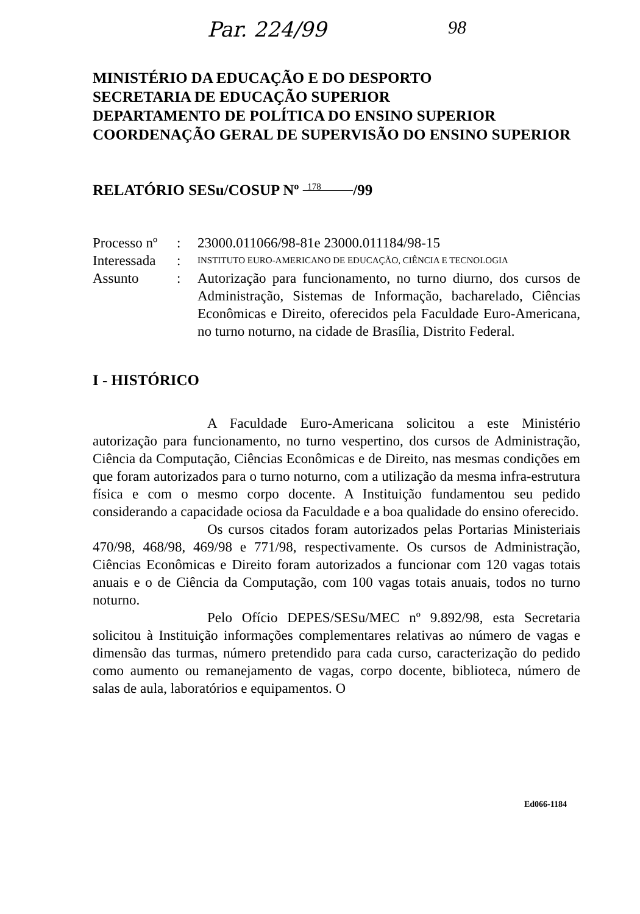Par. 224/99 98
MINISTÉRIO DA EDUCAÇÃO E DO DESPORTO
SECRETARIA DE EDUCAÇÃO SUPERIOR
DEPARTAMENTO DE POLÍTICA DO ENSINO SUPERIOR
COORDENAÇÃO GERAL DE SUPERVISÃO DO ENSINO SUPERIOR
RELATÓRIO SESu/COSUP Nº 178 /99
Processo nº
:
23000.011066/98-81e 23000.011184/98-15
Interessada
:
INSTITUTO EURO-AMERICANO DE EDUCAÇÃO, CIÊNCIA E TECNOLOGIA
Assunto
:
Autorização para funcionamento, no turno diurno, dos cursos de Administração, Sistemas de Informação, bacharelado, Ciências Econômicas e Direito, oferecidos pela Faculdade Euro-Americana, no turno noturno, na cidade de Brasília, Distrito Federal.
I - HISTÓRICO
A Faculdade Euro-Americana solicitou a este Ministério autorização para funcionamento, no turno vespertino, dos cursos de Administração, Ciência da Computação, Ciências Econômicas e de Direito, nas mesmas condições em que foram autorizados para o turno noturno, com a utilização da mesma infra-estrutura física e com o mesmo corpo docente. A Instituição fundamentou seu pedido considerando a capacidade ociosa da Faculdade e a boa qualidade do ensino oferecido.
Os cursos citados foram autorizados pelas Portarias Ministeriais 470/98, 468/98, 469/98 e 771/98, respectivamente. Os cursos de Administração, Ciências Econômicas e Direito foram autorizados a funcionar com 120 vagas totais anuais e o de Ciência da Computação, com 100 vagas totais anuais, todos no turno noturno.
Pelo Ofício DEPES/SESu/MEC nº 9.892/98, esta Secretaria solicitou à Instituição informações complementares relativas ao número de vagas e dimensão das turmas, número pretendido para cada curso, caracterização do pedido como aumento ou remanejamento de vagas, corpo docente, biblioteca, número de salas de aula, laboratórios e equipamentos. O
Ed066-1184